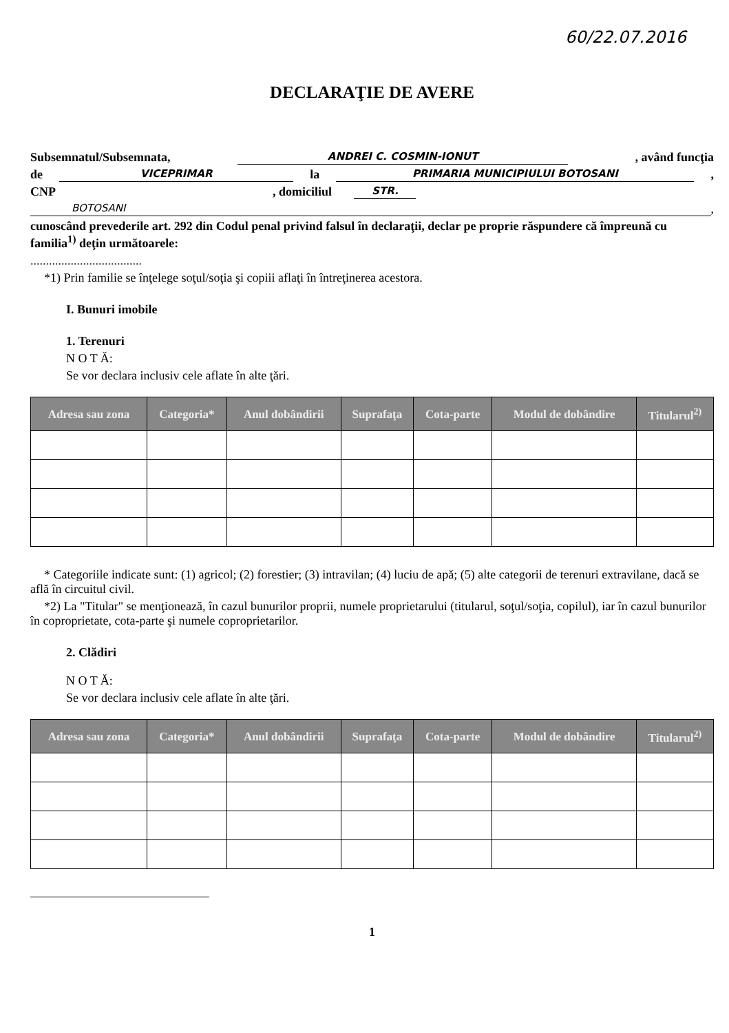60/22.07.2016
DECLARAŢIE DE AVERE
Subsemnatul/Subsemnata, ANDREI C. COSMIN-IONUT, având funcţia
de VICEPRIMAR la PRIMARIA MUNICIPIULUI BOTOSANI,
CNP , domiciliul STR.
BOTOSANI,
cunoscând prevederile art. 292 din Codul penal privind falsul în declaraţii, declar pe proprie răspundere că împreună cu familia<sup>1)</sup> deţin următoarele:
....................................
*1) Prin familie se înţelege soţul/soţia şi copiii aflaţi în întreţinerea acestora.
I. Bunuri imobile
1. Terenuri
N O T Ă:
Se vor declara inclusiv cele aflate în alte ţări.
| Adresa sau zona | Categoria* | Anul dobândirii | Suprafaţa | Cota-parte | Modul de dobândire | Titularul<sup>2)</sup> |
| --- | --- | --- | --- | --- | --- | --- |
* Categoriile indicate sunt: (1) agricol; (2) forestier; (3) intravilan; (4) luciu de apă; (5) alte categorii de terenuri extravilane, dacă se află în circuitul civil.
*2) La "Titular" se menţionează, în cazul bunurilor proprii, numele proprietarului (titularul, soţul/soţia, copilul), iar în cazul bunurilor în coproprietate, cota-parte şi numele coproprietarilor.
2. Clădiri
N O T Ă:
Se vor declara inclusiv cele aflate în alte ţări.
| Adresa sau zona | Categoria* | Anul dobândirii | Suprafaţa | Cota-parte | Modul de dobândire | Titularul<sup>2)</sup> |
| --- | --- | --- | --- | --- | --- | --- |
1